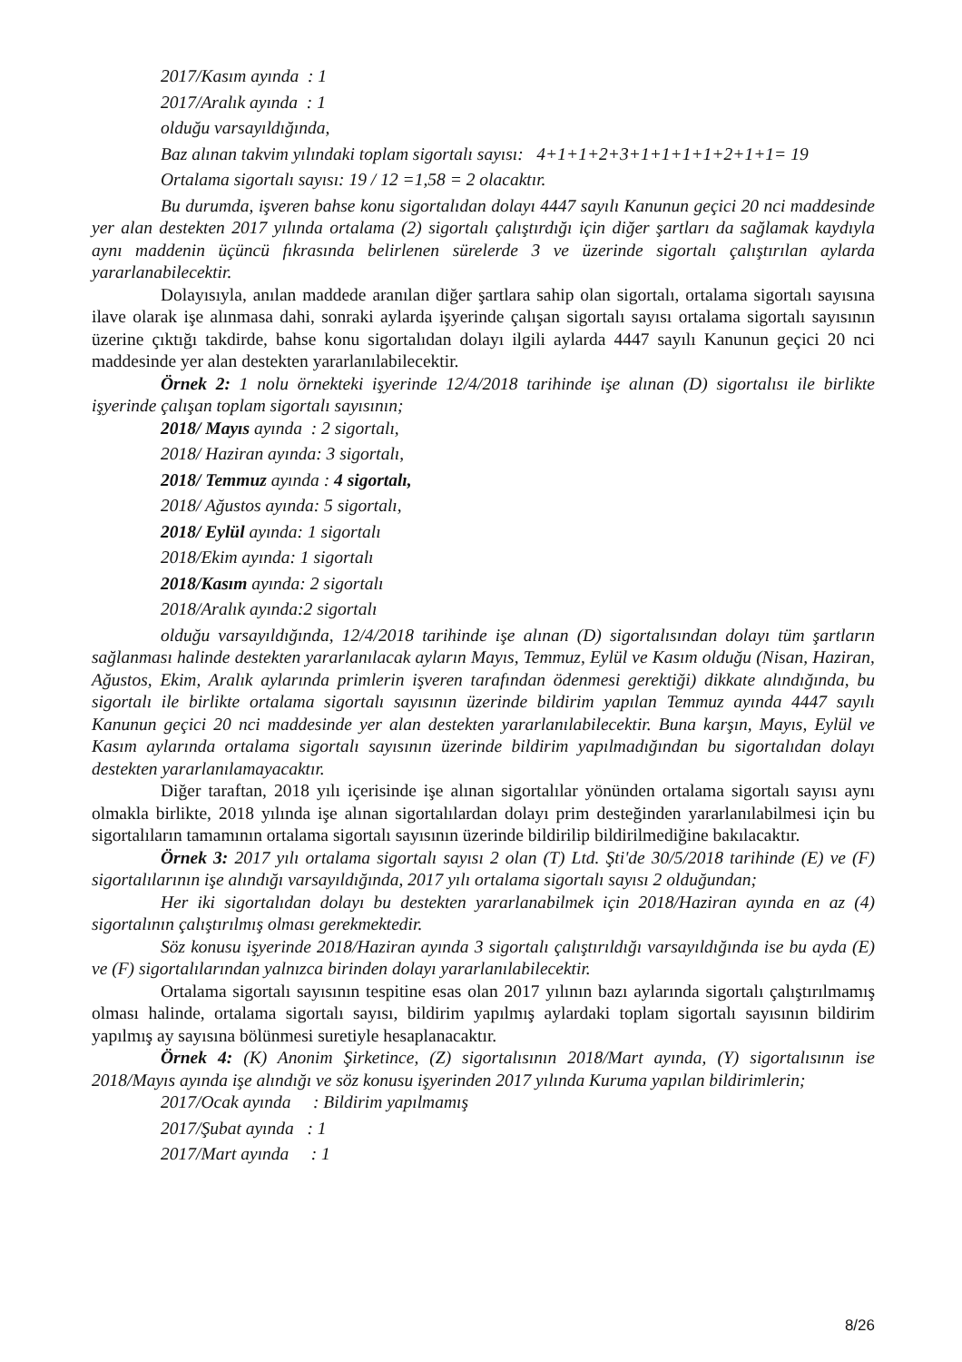2017/Kasım ayında : 1
2017/Aralık ayında : 1
olduğu varsayıldığında,
Baz alınan takvim yılındaki toplam sigortalı sayısı: 4+1+1+2+3+1+1+1+1+2+1+1= 19
Ortalama sigortalı sayısı: 19 / 12 =1,58 = 2 olacaktır.
Bu durumda, işveren bahse konu sigortalıdan dolayı 4447 sayılı Kanunun geçici 20 nci maddesinde yer alan destekten 2017 yılında ortalama (2) sigortalı çalıştırdığı için diğer şartları da sağlamak kaydıyla aynı maddenin üçüncü fıkrasında belirlenen sürelerde 3 ve üzerinde sigortalı çalıştırılan aylarda yararlanabilecektir.
Dolayısıyla, anılan maddede aranılan diğer şartlara sahip olan sigortalı, ortalama sigortalı sayısına ilave olarak işe alınmasa dahi, sonraki aylarda işyerinde çalışan sigortalı sayısı ortalama sigortalı sayısının üzerine çıktığı takdirde, bahse konu sigortalıdan dolayı ilgili aylarda 4447 sayılı Kanunun geçici 20 nci maddesinde yer alan destekten yararlanılabilecektir.
Örnek 2: 1 nolu örnekteki işyerinde 12/4/2018 tarihinde işe alınan (D) sigortalısı ile birlikte işyerinde çalışan toplam sigortalı sayısının;
2018/ Mayıs ayında : 2 sigortalı,
2018/ Haziran ayında: 3 sigortalı,
2018/ Temmuz ayında : 4 sigortalı,
2018/ Ağustos ayında: 5 sigortalı,
2018/ Eylül ayında: 1 sigortalı
2018/Ekim ayında: 1 sigortalı
2018/Kasım ayında: 2 sigortalı
2018/Aralık ayında:2 sigortalı
olduğu varsayıldığında, 12/4/2018 tarihinde işe alınan (D) sigortalısından dolayı tüm şartların sağlanması halinde destekten yararlanılacak ayların Mayıs, Temmuz, Eylül ve Kasım olduğu (Nisan, Haziran, Ağustos, Ekim, Aralık aylarında primlerin işveren tarafından ödenmesi gerektiği) dikkate alındığında, bu sigortalı ile birlikte ortalama sigortalı sayısının üzerinde bildirim yapılan Temmuz ayında 4447 sayılı Kanunun geçici 20 nci maddesinde yer alan destekten yararlanılabilecektir. Buna karşın, Mayıs, Eylül ve Kasım aylarında ortalama sigortalı sayısının üzerinde bildirim yapılmadığından bu sigortalıdan dolayı destekten yararlanılamayacaktır.
Diğer taraftan, 2018 yılı içerisinde işe alınan sigortalılar yönünden ortalama sigortalı sayısı aynı olmakla birlikte, 2018 yılında işe alınan sigortalılardan dolayı prim desteğinden yararlanılabilmesi için bu sigortalıların tamamının ortalama sigortalı sayısının üzerinde bildirilip bildirilmediğine bakılacaktır.
Örnek 3: 2017 yılı ortalama sigortalı sayısı 2 olan (T) Ltd. Şti'de 30/5/2018 tarihinde (E) ve (F) sigortalılarının işe alındığı varsayıldığında, 2017 yılı ortalama sigortalı sayısı 2 olduğundan;
Her iki sigortalıdan dolayı bu destekten yararlanabilmek için 2018/Haziran ayında en az (4) sigortalının çalıştırılmış olması gerekmektedir.
Söz konusu işyerinde 2018/Haziran ayında 3 sigortalı çalıştırıldığı varsayıldığında ise bu ayda (E) ve (F) sigortalılarından yalnızca birinden dolayı yararlanılabilecektir.
Ortalama sigortalı sayısının tespitine esas olan 2017 yılının bazı aylarında sigortalı çalıştırılmamış olması halinde, ortalama sigortalı sayısı, bildirim yapılmış aylardaki toplam sigortalı sayısının bildirim yapılmış ay sayısına bölünmesi suretiyle hesaplanacaktır.
Örnek 4: (K) Anonim Şirketince, (Z) sigortalısının 2018/Mart ayında, (Y) sigortalısının ise 2018/Mayıs ayında işe alındığı ve söz konusu işyerinden 2017 yılında Kuruma yapılan bildirimlerin;
2017/Ocak ayında : Bildirim yapılmamış
2017/Şubat ayında : 1
2017/Mart ayında : 1
8/26